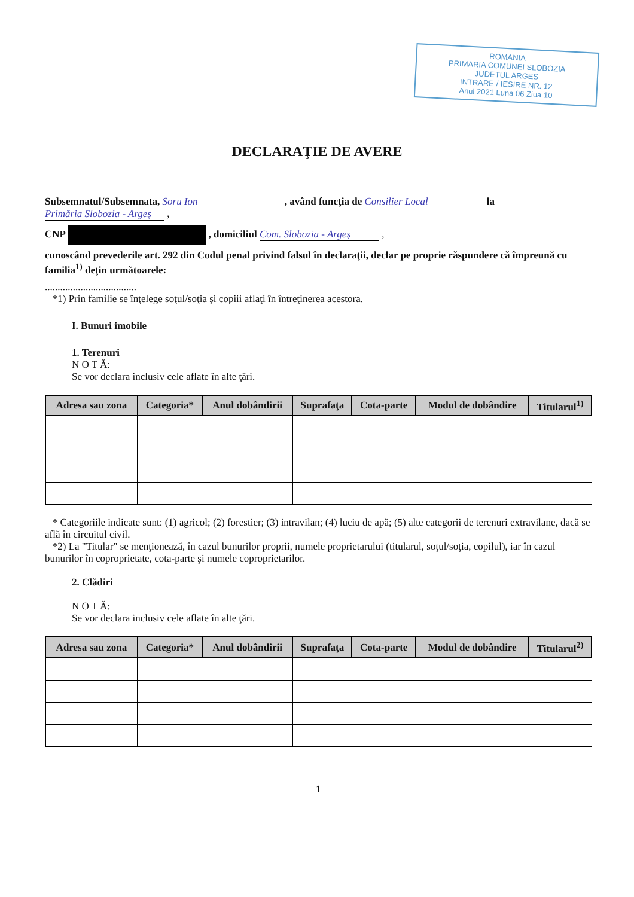ROMANIA
PRIMARIA COMUNEI SLOBOZIA
JUDETUL ARGES
INTRARE / IESIRE NR. 12
Anul 2021 Luna 06 Ziua 10
DECLARAŢIE DE AVERE
Subsemnatul/Subsemnata, Soru Ion , având funcţia de Consilier Local la Primăria Slobozia - Argeș ,
CNP , domiciliul Com. Slobozia - Argeș ,
cunoscând prevederile art. 292 din Codul penal privind falsul în declaraţii, declar pe proprie răspundere că împreună cu familia<sup>1)</sup> deţin următoarele:
....................................
*1) Prin familie se înţelege soţul/soţia şi copiii aflaţi în întreţinerea acestora.
I. Bunuri imobile
1. Terenuri
N O T Ă:
Se vor declara inclusiv cele aflate în alte ţări.
| Adresa sau zona | Categoria* | Anul dobândirii | Suprafaţa | Cota-parte | Modul de dobândire | Titularul<sup>1)</sup> |
| --- | --- | --- | --- | --- | --- | --- |
* Categoriile indicate sunt: (1) agricol; (2) forestier; (3) intravilan; (4) luciu de apă; (5) alte categorii de terenuri extravilane, dacă se află în circuitul civil.
*2) La "Titular" se menţionează, în cazul bunurilor proprii, numele proprietarului (titularul, soţul/soţia, copilul), iar în cazul bunurilor în coproprietate, cota-parte şi numele coproprietarilor.
2. Clădiri
N O T Ă:
Se vor declara inclusiv cele aflate în alte ţări.
| Adresa sau zona | Categoria* | Anul dobândirii | Suprafaţa | Cota-parte | Modul de dobândire | Titularul<sup>2)</sup> |
| --- | --- | --- | --- | --- | --- | --- |
1